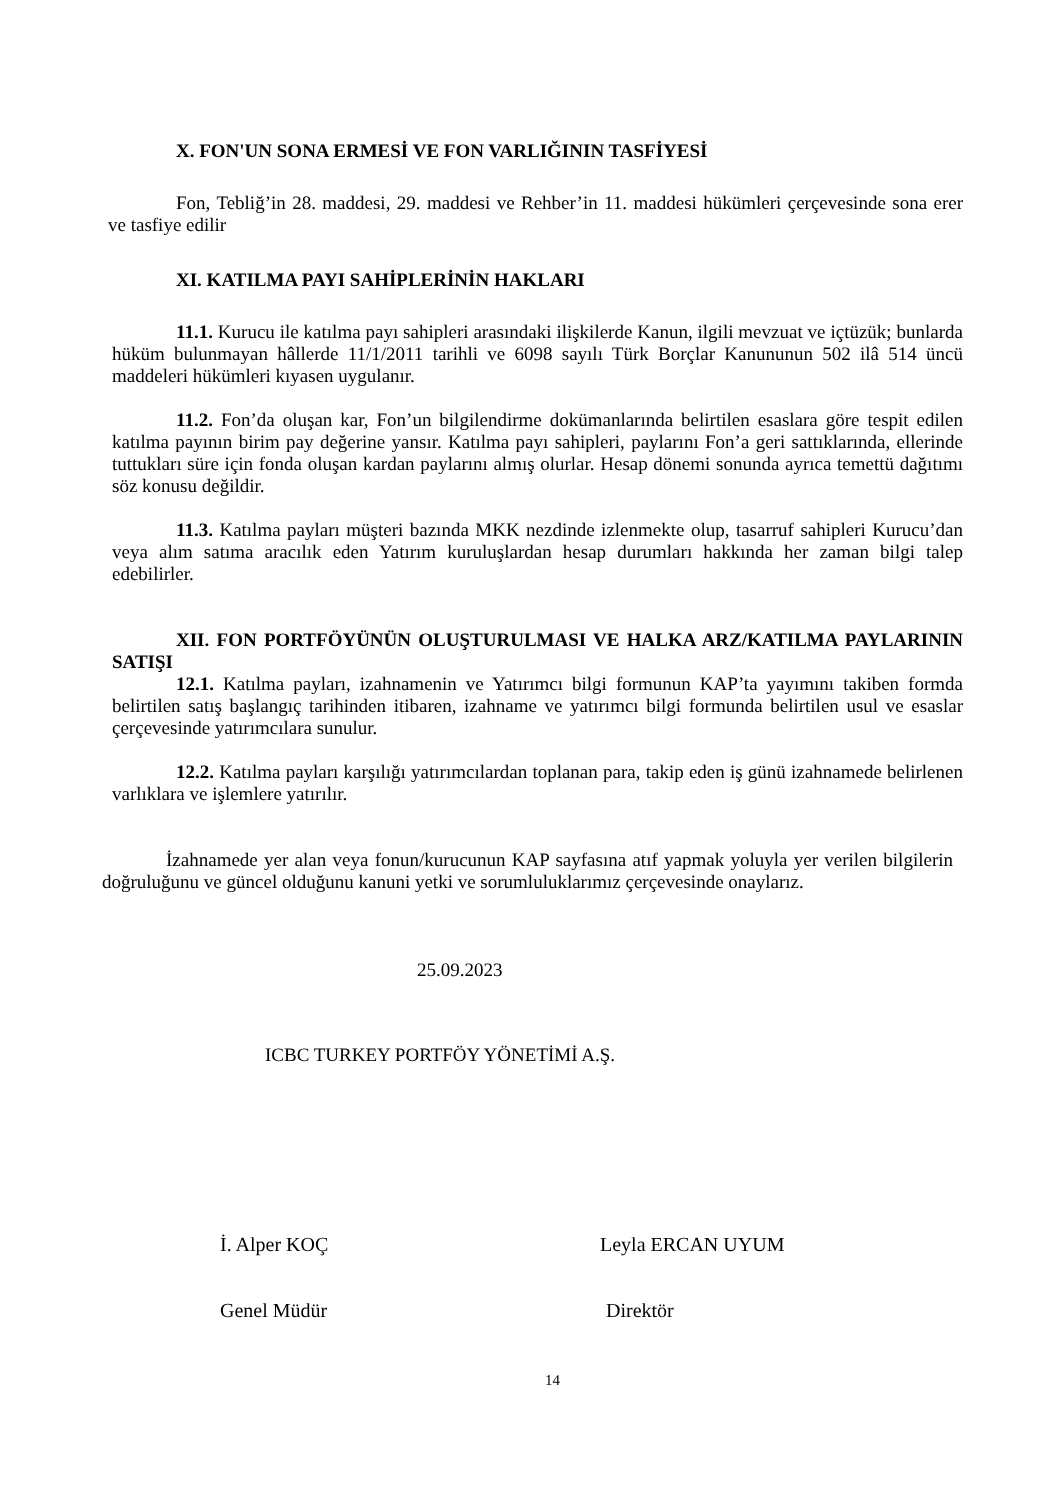X. FON'UN SONA ERMESİ VE FON VARLIĞININ TASFİYESİ
Fon, Tebliğ’in 28. maddesi, 29. maddesi ve Rehber’in 11. maddesi hükümleri çerçevesinde sona erer ve tasfiye edilir
XI. KATILMA PAYI SAHİPLERİNİN HAKLARI
11.1. Kurucu ile katılma payı sahipleri arasındaki ilişkilerde Kanun, ilgili mevzuat ve içtüzük; bunlarda hüküm bulunmayan hâllerde 11/1/2011 tarihli ve 6098 sayılı Türk Borçlar Kanununun 502 ilâ 514 üncü maddeleri hükümleri kıyasen uygulanır.
11.2. Fon’da oluşan kar, Fon’un bilgilendirme dokümanlarında belirtilen esaslara göre tespit edilen katılma payının birim pay değerine yansır. Katılma payı sahipleri, paylarını Fon’a geri sattıklarında, ellerinde tuttukları süre için fonda oluşan kardan paylarını almış olurlar. Hesap dönemi sonunda ayrıca temettü dağıtımı söz konusu değildir.
11.3. Katılma payları müşteri bazında MKK nezdinde izlenmekte olup, tasarruf sahipleri Kurucu’dan veya alım satıma aracılık eden Yatırım kuruluşlardan hesap durumları hakkında her zaman bilgi talep edebilirler.
XII. FON PORTFÖYÜNÜN OLUŞTURULMASI VE HALKA ARZ/KATILMA PAYLARININ SATIŞI
12.1. Katılma payları, izahnamenin ve Yatırımcı bilgi formunun KAP’ta yayımını takiben formda belirtilen satış başlangıç tarihinden itibaren, izahname ve yatırımcı bilgi formunda belirtilen usul ve esaslar çerçevesinde yatırımcılara sunulur.
12.2. Katılma payları karşılığı yatırımcılardan toplanan para, takip eden iş günü izahnamede belirlenen varlıklara ve işlemlere yatırılır.
İzahnamede yer alan veya fonun/kurucunun KAP sayfasına atıf yapmak yoluyla yer verilen bilgilerin doğruluğunu ve güncel olduğunu kanuni yetki ve sorumluluklarımız çerçevesinde onaylarız.
25.09.2023
ICBC TURKEY PORTFÖY YÖNETİMİ A.Ş.
İ. Alper KOÇ Leyla ERCAN UYUM
Genel Müdür Direktör
14